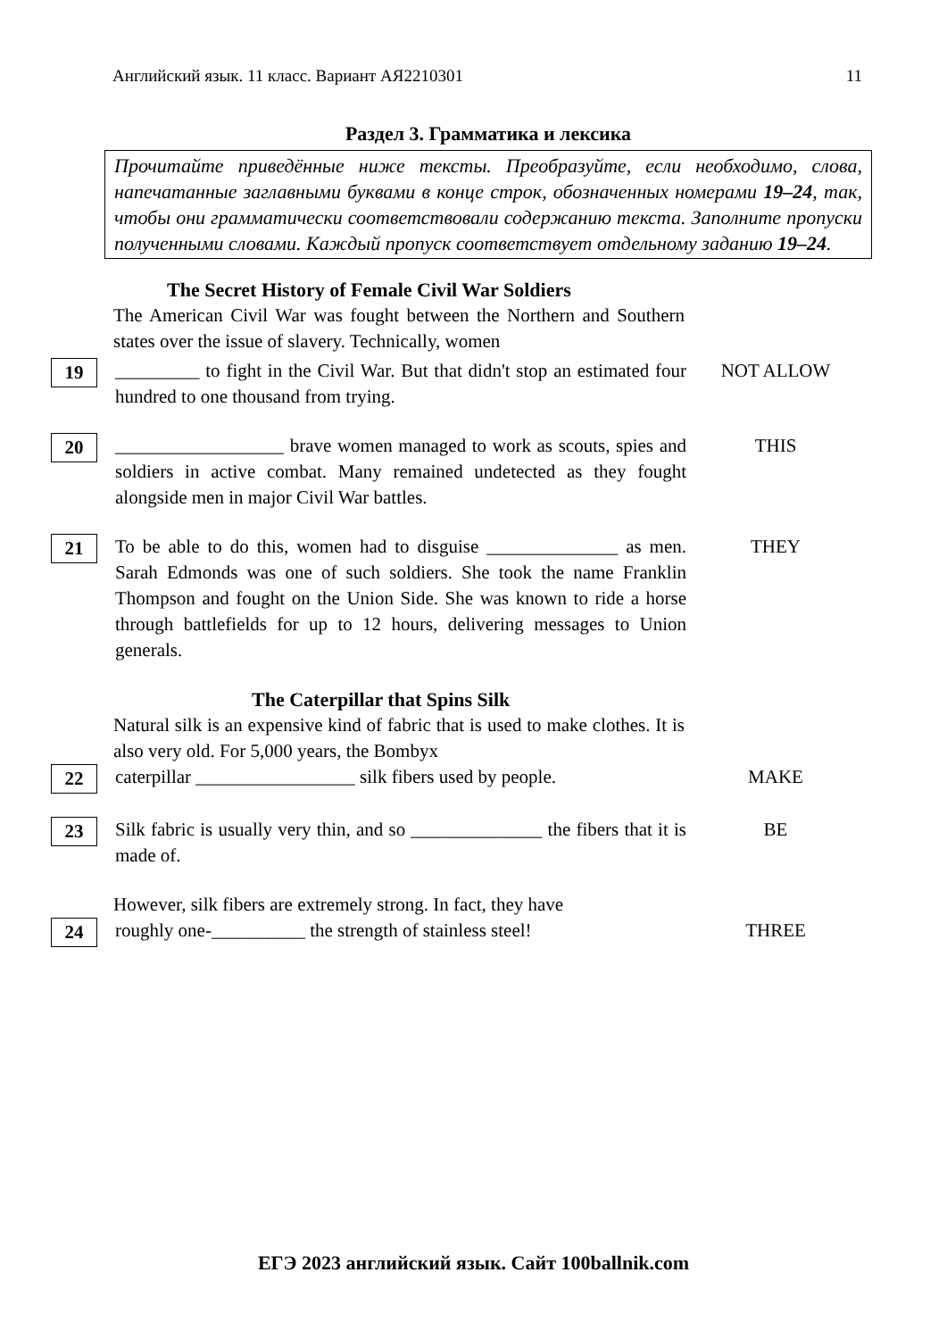Английский язык. 11 класс. Вариант АЯ2210301 11
Раздел 3. Грамматика и лексика
Прочитайте приведённые ниже тексты. Преобразуйте, если необходимо, слова, напечатанные заглавными буквами в конце строк, обозначенных номерами 19–24, так, чтобы они грамматически соответствовали содержанию текста. Заполните пропуски полученными словами. Каждый пропуск соответствует отдельному заданию 19–24.
The Secret History of Female Civil War Soldiers
The American Civil War was fought between the Northern and Southern states over the issue of slavery. Technically, women
19
_________ to fight in the Civil War. But that didn't stop an estimated four hundred to one thousand from trying.
NOT ALLOW
20
__________________ brave women managed to work as scouts, spies and soldiers in active combat. Many remained undetected as they fought alongside men in major Civil War battles.
THIS
21
To be able to do this, women had to disguise ______________ as men. Sarah Edmonds was one of such soldiers. She took the name Franklin Thompson and fought on the Union Side. She was known to ride a horse through battlefields for up to 12 hours, delivering messages to Union generals.
THEY
The Caterpillar that Spins Silk
Natural silk is an expensive kind of fabric that is used to make clothes. It is also very old. For 5,000 years, the Bombyx
22
caterpillar _________________ silk fibers used by people.
MAKE
23
Silk fabric is usually very thin, and so ______________ the fibers that it is made of.
BE
However, silk fibers are extremely strong. In fact, they have
24
roughly one-__________ the strength of stainless steel!
THREE
ЕГЭ 2023 английский язык. Сайт 100ballnik.com